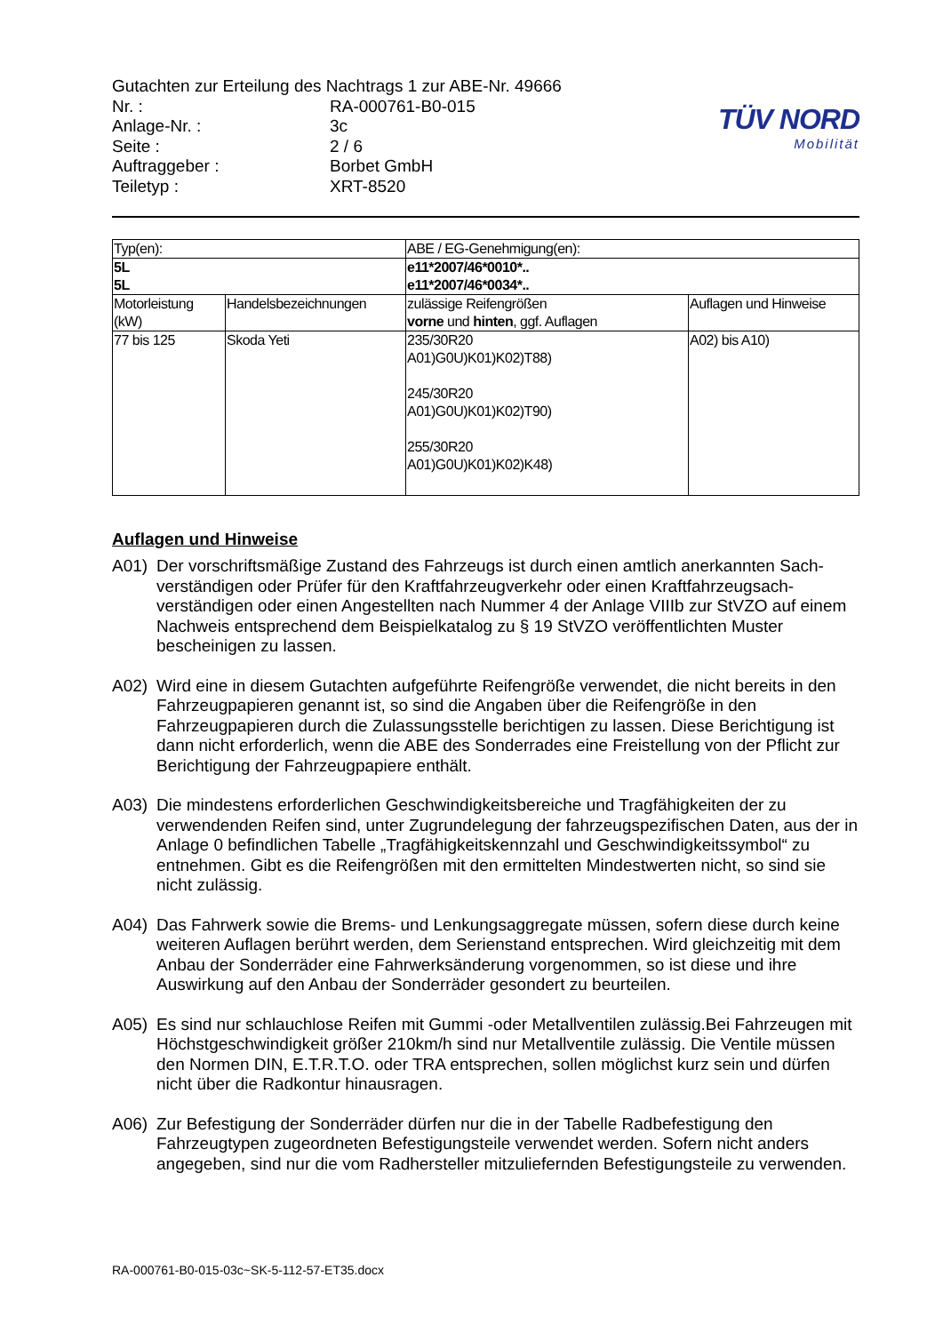| Gutachten zur Erteilung des Nachtrags 1 zur ABE-Nr. 49666 | |
| Nr. : | RA-000761-B0-015 |
| Anlage-Nr. : | 3c |
| Seite : | 2 / 6 |
| Auftraggeber : | Borbet GmbH |
| Teiletyp : | XRT-8520 |
TÜV NORD
Mobilität
| Typ(en): | | ABE / EG-Genehmigung(en): | |
| 5L 5L | | e11*2007/46*0010*.. e11*2007/46*0034*.. | |
| Motorleistung (kW) | Handelsbezeichnungen | zulässige Reifengrößen vorne und hinten , ggf. Auflagen | Auflagen und Hinweise |
| 77 bis 125 | Skoda Yeti | 235/30R20 A01)G0U)K01)K02)T88) 245/30R20 A01)G0U)K01)K02)T90) 255/30R20 A01)G0U)K01)K02)K48) | A02) bis A10) |
Auflagen und Hinweise
A01) Der vorschriftsmäßige Zustand des Fahrzeugs ist durch einen amtlich anerkannten Sach-verständigen oder Prüfer für den Kraftfahrzeugverkehr oder einen Kraftfahrzeugsach-verständigen oder einen Angestellten nach Nummer 4 der Anlage VIIIb zur StVZO auf einem Nachweis entsprechend dem Beispielkatalog zu § 19 StVZO veröffentlichten Muster bescheinigen zu lassen.
A02) Wird eine in diesem Gutachten aufgeführte Reifengröße verwendet, die nicht bereits in den Fahrzeugpapieren genannt ist, so sind die Angaben über die Reifengröße in den Fahrzeugpapieren durch die Zulassungsstelle berichtigen zu lassen. Diese Berichtigung ist dann nicht erforderlich, wenn die ABE des Sonderrades eine Freistellung von der Pflicht zur Berichtigung der Fahrzeugpapiere enthält.
A03) Die mindestens erforderlichen Geschwindigkeitsbereiche und Tragfähigkeiten der zu verwendenden Reifen sind, unter Zugrundelegung der fahrzeugspezifischen Daten, aus der in Anlage 0 befindlichen Tabelle „Tragfähigkeitskennzahl und Geschwindigkeitssymbol“ zu entnehmen. Gibt es die Reifengrößen mit den ermittelten Mindestwerten nicht, so sind sie nicht zulässig.
A04) Das Fahrwerk sowie die Brems- und Lenkungsaggregate müssen, sofern diese durch keine weiteren Auflagen berührt werden, dem Serienstand entsprechen. Wird gleichzeitig mit dem Anbau der Sonderräder eine Fahrwerksänderung vorgenommen, so ist diese und ihre Auswirkung auf den Anbau der Sonderräder gesondert zu beurteilen.
A05) Es sind nur schlauchlose Reifen mit Gummi -oder Metallventilen zulässig.Bei Fahrzeugen mit Höchstgeschwindigkeit größer 210km/h sind nur Metallventile zulässig. Die Ventile müssen den Normen DIN, E.T.R.T.O. oder TRA entsprechen, sollen möglichst kurz sein und dürfen nicht über die Radkontur hinausragen.
A06) Zur Befestigung der Sonderräder dürfen nur die in der Tabelle Radbefestigung den Fahrzeugtypen zugeordneten Befestigungsteile verwendet werden. Sofern nicht anders angegeben, sind nur die vom Radhersteller mitzuliefernden Befestigungsteile zu verwenden.
RA-000761-B0-015-03c~SK-5-112-57-ET35.docx